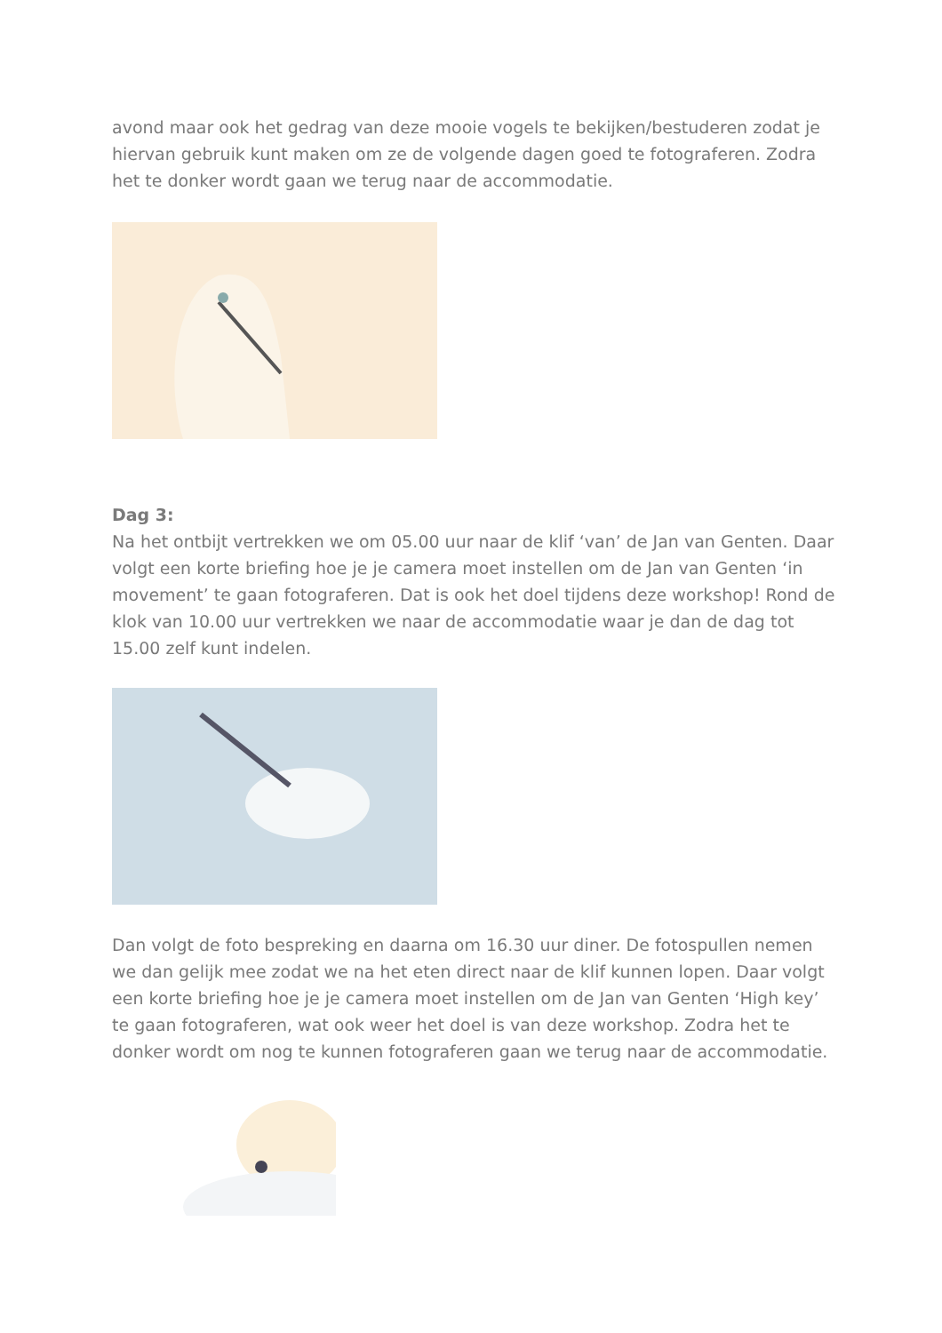avond maar ook het gedrag van deze mooie vogels te bekijken/bestuderen zodat je hiervan gebruik kunt maken om ze de volgende dagen goed te fotograferen. Zodra het te donker wordt gaan we terug naar de accommodatie.
Dag 3:
Na het ontbijt vertrekken we om 05.00 uur naar de klif ‘van’ de Jan van Genten. Daar volgt een korte briefing hoe je je camera moet instellen om de Jan van Genten ‘in movement’ te gaan fotograferen. Dat is ook het doel tijdens deze workshop! Rond de klok van 10.00 uur vertrekken we naar de accommodatie waar je dan de dag tot 15.00 zelf kunt indelen.
Dan volgt de foto bespreking en daarna om 16.30 uur diner. De fotospullen nemen we dan gelijk mee zodat we na het eten direct naar de klif kunnen lopen. Daar volgt een korte briefing hoe je je camera moet instellen om de Jan van Genten ‘High key’ te gaan fotograferen, wat ook weer het doel is van deze workshop. Zodra het te donker wordt om nog te kunnen fotograferen gaan we terug naar de accommodatie.